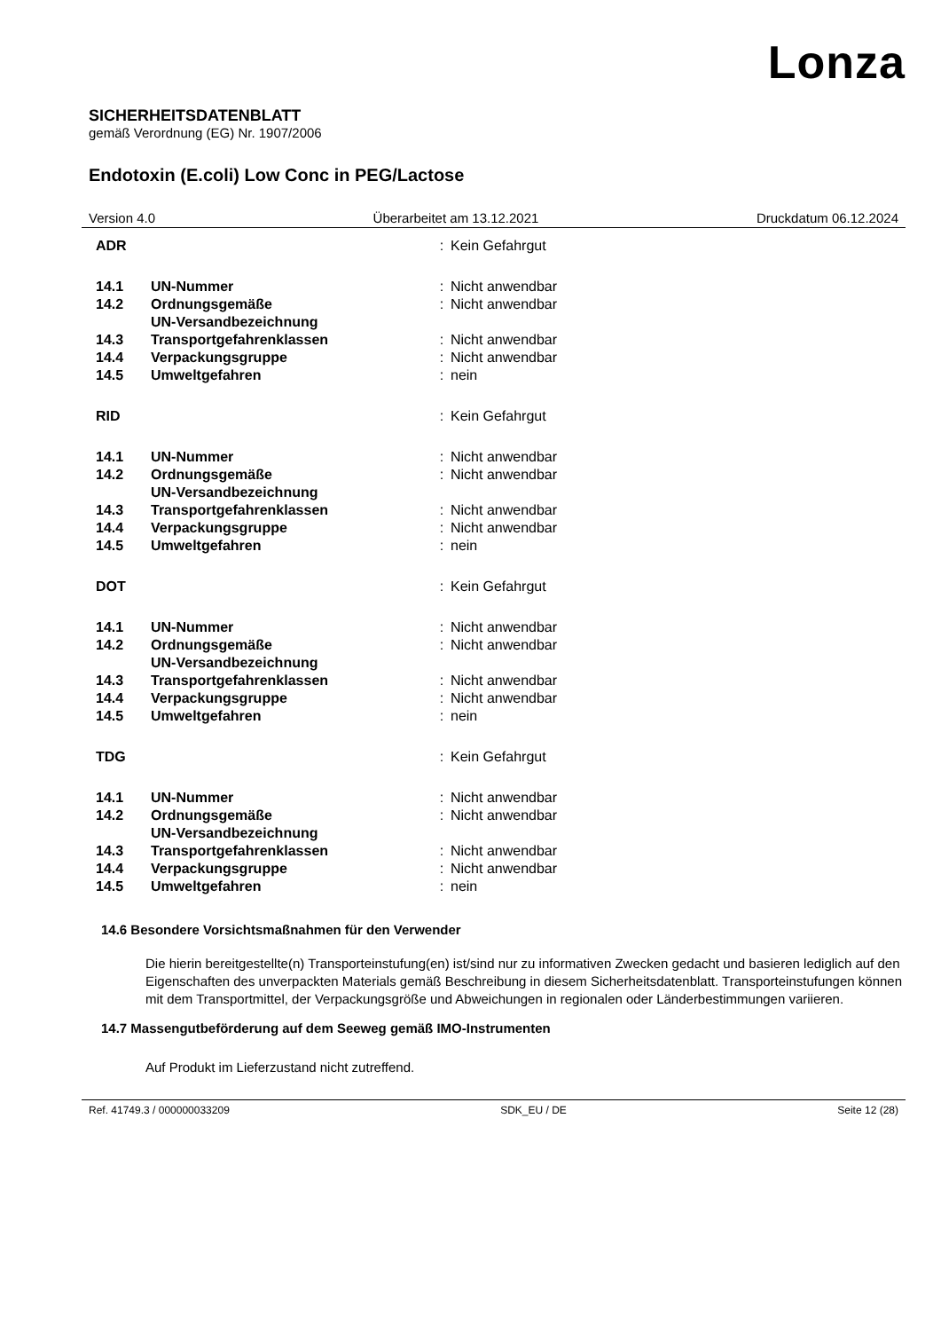Lonza
SICHERHEITSDATENBLATT
gemäß Verordnung (EG) Nr. 1907/2006
Endotoxin (E.coli) Low Conc in PEG/Lactose
Version 4.0 Überarbeitet am 13.12.2021 Druckdatum 06.12.2024
| ADR | | : | Kein Gefahrgut |
| 14.1 | UN-Nummer | : | Nicht anwendbar |
| 14.2 | Ordnungsgemäße UN-Versandbezeichnung | : | Nicht anwendbar |
| 14.3 | Transportgefahrenklassen | : | Nicht anwendbar |
| 14.4 | Verpackungsgruppe | : | Nicht anwendbar |
| 14.5 | Umweltgefahren | : | nein |
| RID | | : | Kein Gefahrgut |
| 14.1 | UN-Nummer | : | Nicht anwendbar |
| 14.2 | Ordnungsgemäße UN-Versandbezeichnung | : | Nicht anwendbar |
| 14.3 | Transportgefahrenklassen | : | Nicht anwendbar |
| 14.4 | Verpackungsgruppe | : | Nicht anwendbar |
| 14.5 | Umweltgefahren | : | nein |
| DOT | | : | Kein Gefahrgut |
| 14.1 | UN-Nummer | : | Nicht anwendbar |
| 14.2 | Ordnungsgemäße UN-Versandbezeichnung | : | Nicht anwendbar |
| 14.3 | Transportgefahrenklassen | : | Nicht anwendbar |
| 14.4 | Verpackungsgruppe | : | Nicht anwendbar |
| 14.5 | Umweltgefahren | : | nein |
| TDG | | : | Kein Gefahrgut |
| 14.1 | UN-Nummer | : | Nicht anwendbar |
| 14.2 | Ordnungsgemäße UN-Versandbezeichnung | : | Nicht anwendbar |
| 14.3 | Transportgefahrenklassen | : | Nicht anwendbar |
| 14.4 | Verpackungsgruppe | : | Nicht anwendbar |
| 14.5 | Umweltgefahren | : | nein |
14.6 Besondere Vorsichtsmaßnahmen für den Verwender
Die hierin bereitgestellte(n) Transporteinstufung(en) ist/sind nur zu informativen Zwecken gedacht und basieren lediglich auf den Eigenschaften des unverpackten Materials gemäß Beschreibung in diesem Sicherheitsdatenblatt. Transporteinstufungen können mit dem Transportmittel, der Verpackungsgröße und Abweichungen in regionalen oder Länderbestimmungen variieren.
14.7 Massengutbeförderung auf dem Seeweg gemäß IMO-Instrumenten
Auf Produkt im Lieferzustand nicht zutreffend.
Ref. 41749.3 / 000000033209 SDK_EU / DE Seite 12 (28)